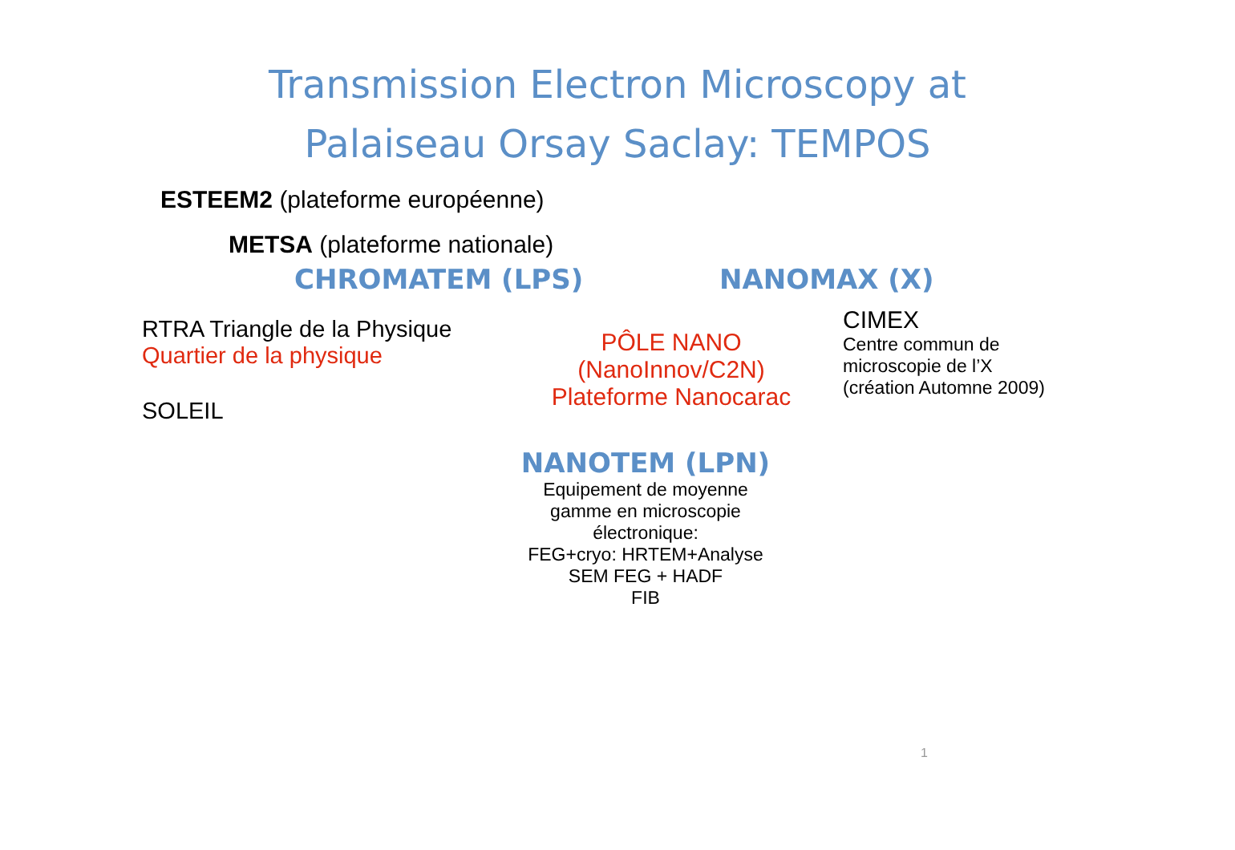Transmission Electron Microscopy at
Palaiseau Orsay Saclay: TEMPOS
ESTEEM2 (plateforme européenne)
METSA (plateforme nationale)
CHROMATEM (LPS) NANOMAX (X)
RTRA Triangle de la Physique
Quartier de la physique
SOLEIL
PÔLE NANO
(NanoInnov/C2N)
Plateforme Nanocarac
CIMEX
Centre commun de
microscopie de l’X
(création Automne 2009)
NANOTEM (LPN)
Equipement de moyenne
gamme en microscopie
électronique:
FEG+cryo: HRTEM+Analyse
SEM FEG + HADF
FIB
1